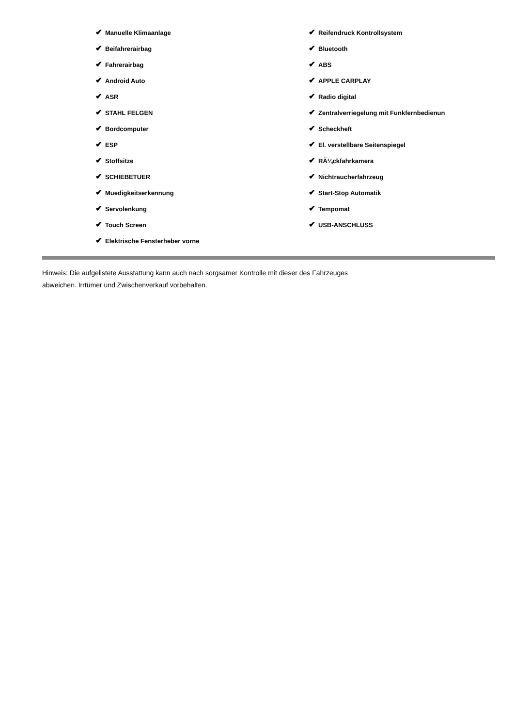✔ Manuelle Klimaanlage
✔ Beifahrerairbag
✔ Fahrerairbag
✔ Android Auto
✔ ASR
✔ STAHL FELGEN
✔ Bordcomputer
✔ ESP
✔ Stoffsitze
✔ SCHIEBETUER
✔ Muedigkeitserkennung
✔ Servolenkung
✔ Touch Screen
✔ Elektrische Fensterheber vorne
✔ Reifendruck Kontrollsystem
✔ Bluetooth
✔ ABS
✔ APPLE CARPLAY
✔ Radio digital
✔ Zentralverriegelung mit Funkfernbedienun
✔ Scheckheft
✔ El. verstellbare Seitenspiegel
✔ RÃ¼ckfahrkamera
✔ Nichtraucherfahrzeug
✔ Start-Stop Automatik
✔ Tempomat
✔ USB-ANSCHLUSS
Hinweis: Die aufgelistete Ausstattung kann auch nach sorgsamer Kontrolle mit dieser des Fahrzeuges
abweichen. Irrtümer und Zwischenverkauf vorbehalten.